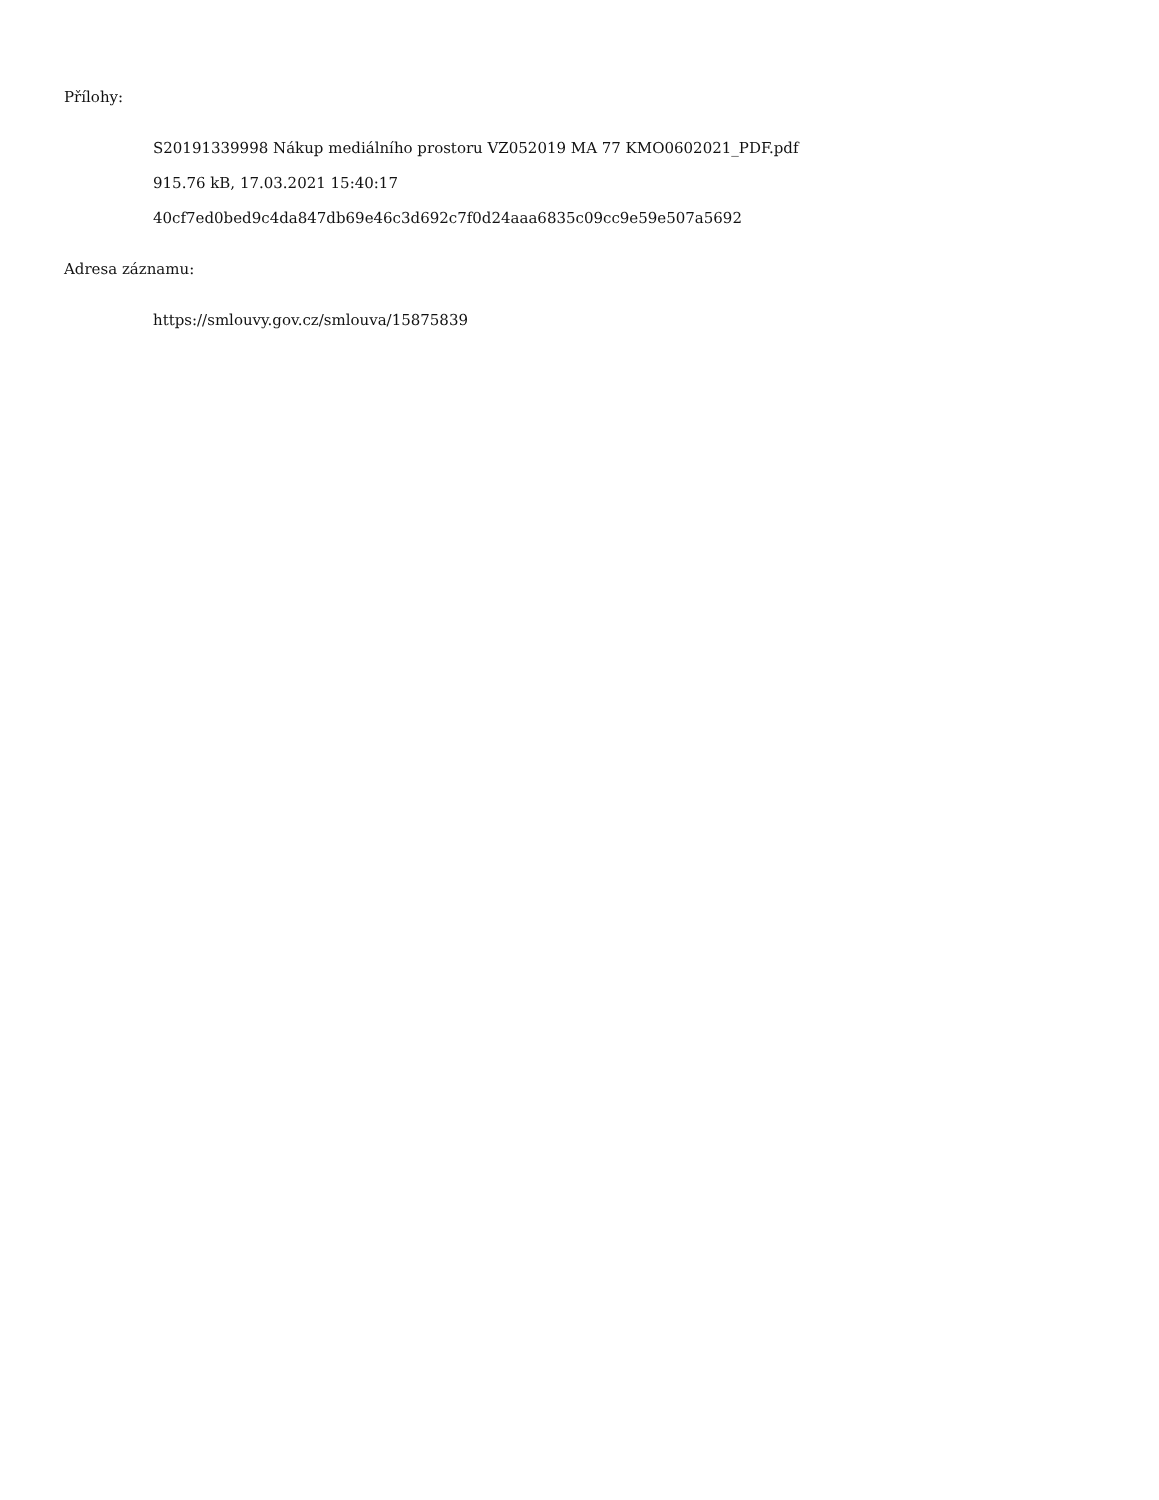Přílohy:
S20191339998 Nákup mediálního prostoru VZ052019 MA 77 KMO0602021_PDF.pdf
915.76 kB, 17.03.2021 15:40:17
40cf7ed0bed9c4da847db69e46c3d692c7f0d24aaa6835c09cc9e59e507a5692
Adresa záznamu:
https://smlouvy.gov.cz/smlouva/15875839